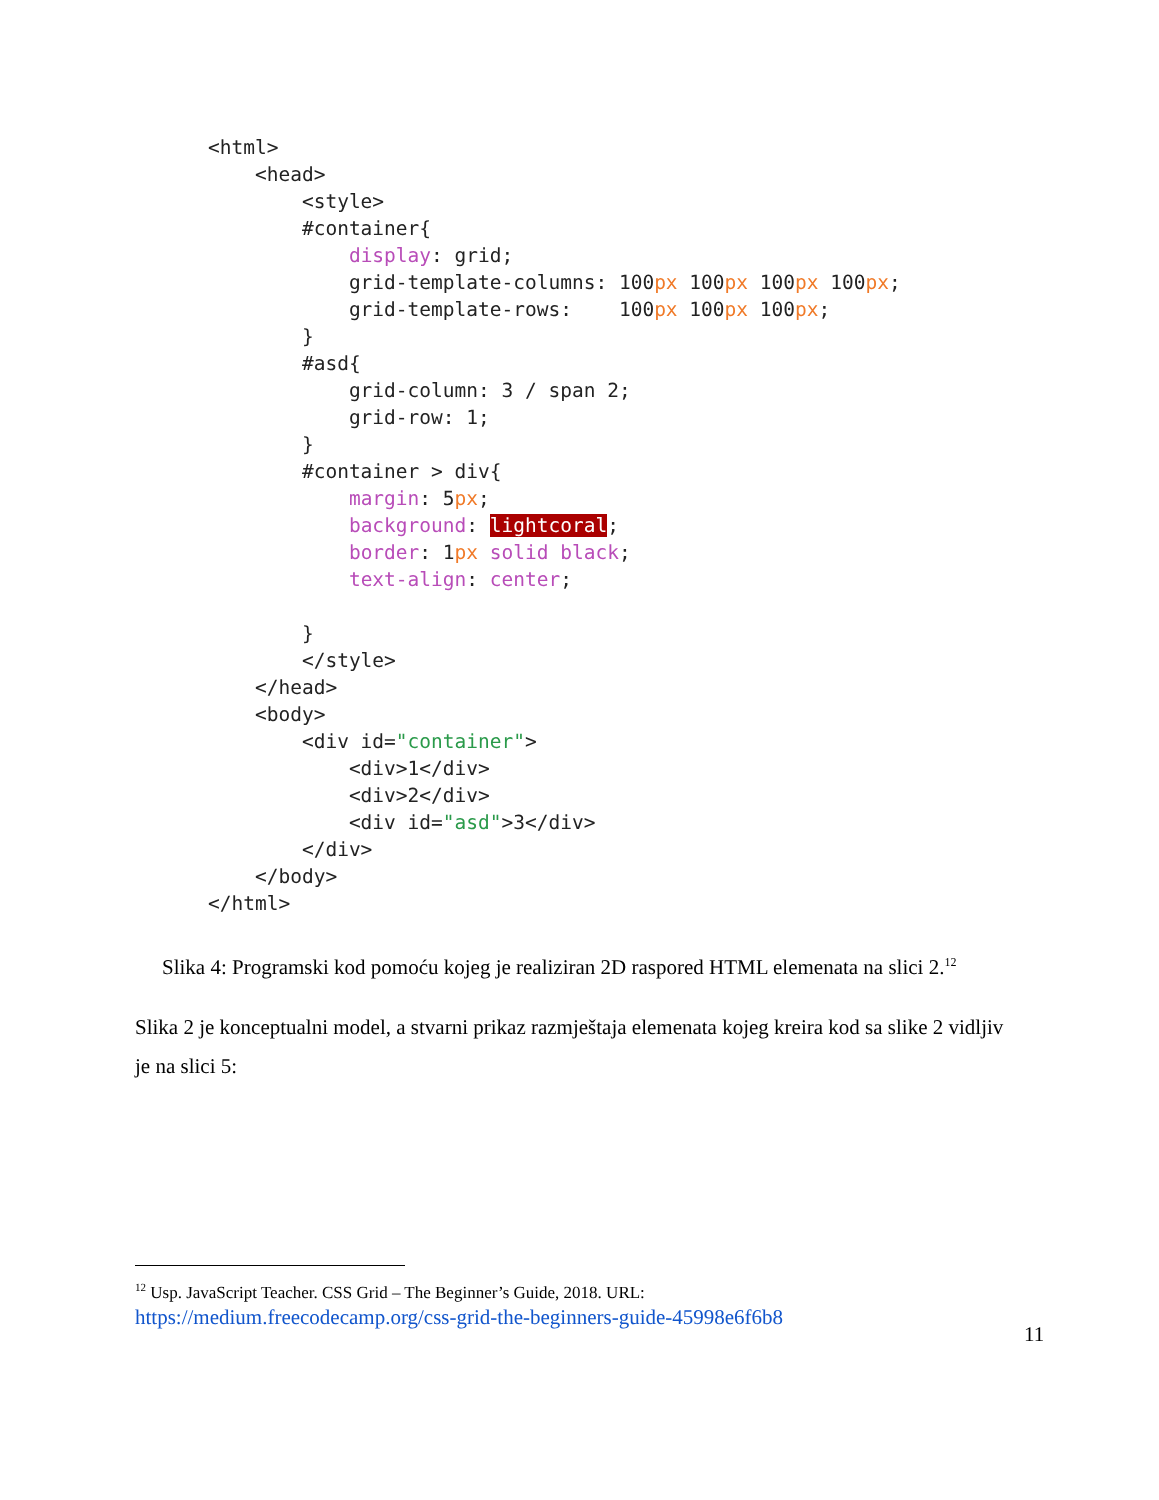<html>
    <head>
        <style>
        #container{
            display: grid;
            grid-template-columns: 100px 100px 100px 100px;
            grid-template-rows:    100px 100px 100px;
        }
        #asd{
            grid-column: 3 / span 2;
            grid-row: 1;
        }
        #container > div{
            margin: 5px;
            background: lightcoral;
            border: 1px solid black;
            text-align: center;

        }
        </style>
    </head>
    <body>
        <div id="container">
            <div>1</div>
            <div>2</div>
            <div id="asd">3</div>
        </div>
    </body>
</html>
Slika 4: Programski kod pomoću kojeg je realiziran 2D raspored HTML elemenata na slici 2.<sup>12</sup>
Slika 2 je konceptualni model, a stvarni prikaz razmještaja elemenata kojeg kreira kod sa slike 2 vidljiv je na slici 5:
<sup>12</sup> Usp. JavaScript Teacher. CSS Grid – The Beginner’s Guide, 2018. URL:
https://medium.freecodecamp.org/css-grid-the-beginners-guide-45998e6f6b8
11